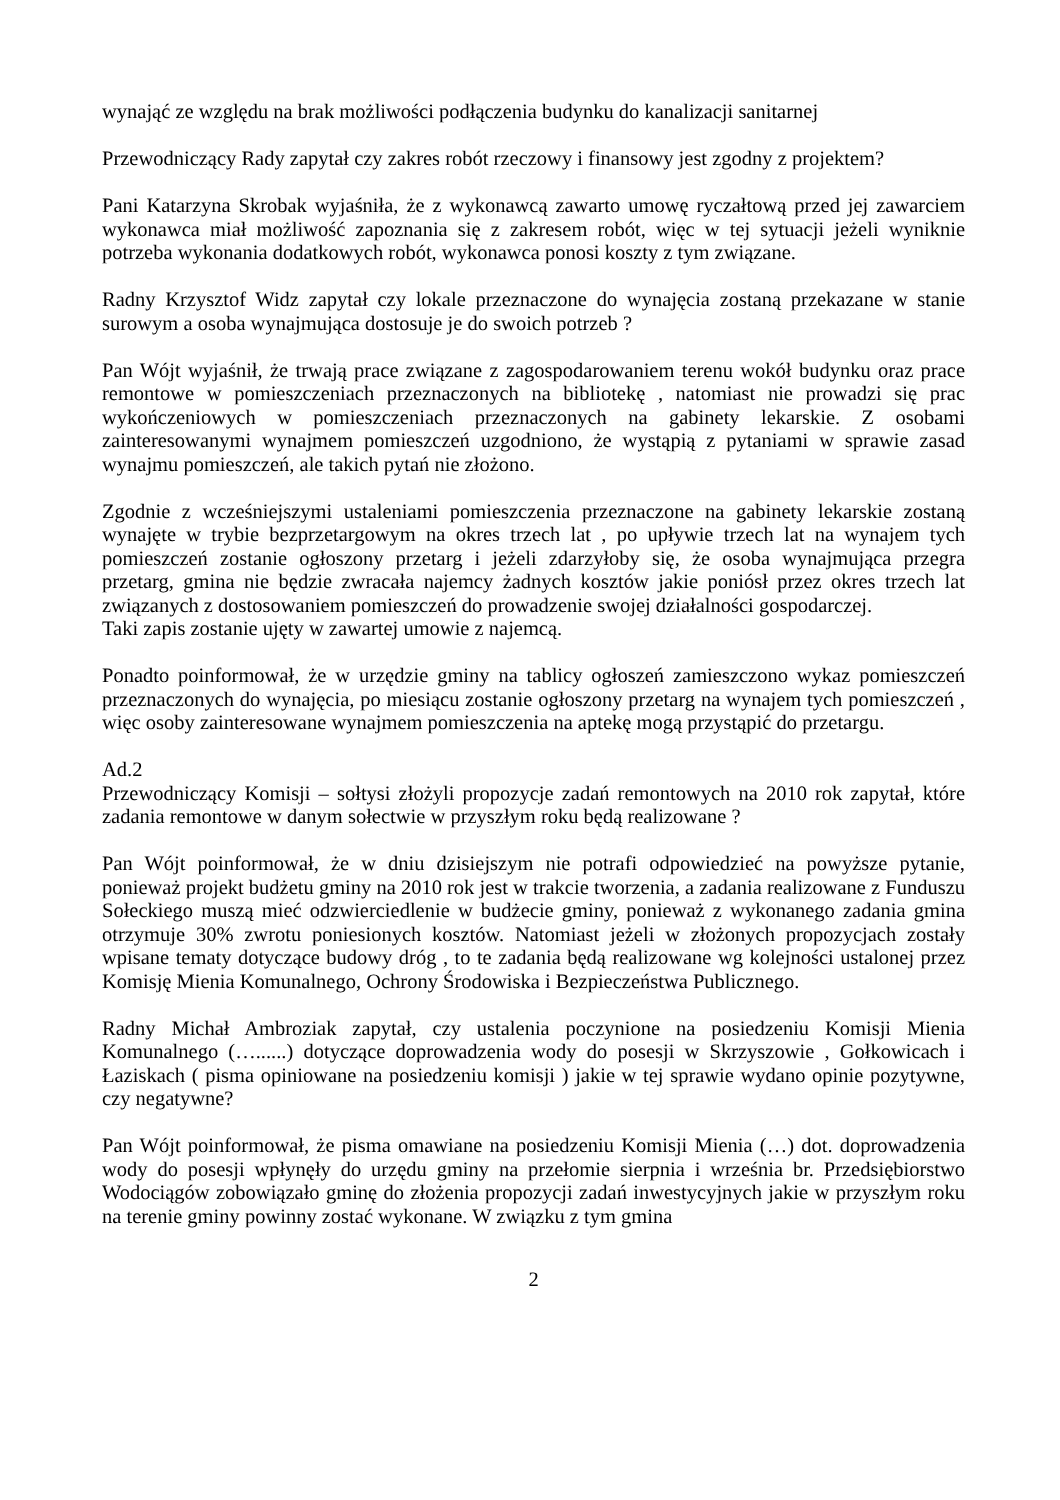wynająć ze względu na brak możliwości podłączenia budynku do kanalizacji sanitarnej
Przewodniczący Rady zapytał czy zakres robót rzeczowy i finansowy jest zgodny z projektem?
Pani Katarzyna Skrobak wyjaśniła, że z wykonawcą zawarto umowę ryczałtową przed jej zawarciem wykonawca miał możliwość zapoznania się z zakresem robót, więc w tej sytuacji jeżeli wyniknie potrzeba wykonania dodatkowych robót, wykonawca ponosi koszty z tym związane.
Radny Krzysztof Widz zapytał czy lokale przeznaczone do wynajęcia zostaną przekazane w stanie surowym a osoba wynajmująca dostosuje je do swoich potrzeb ?
Pan Wójt wyjaśnił, że trwają prace związane z zagospodarowaniem terenu wokół budynku oraz prace remontowe w pomieszczeniach przeznaczonych na bibliotekę , natomiast nie prowadzi się prac wykończeniowych w pomieszczeniach przeznaczonych na gabinety lekarskie. Z osobami zainteresowanymi wynajmem pomieszczeń uzgodniono, że wystąpią z pytaniami w sprawie zasad wynajmu pomieszczeń, ale takich pytań nie złożono.
Zgodnie z wcześniejszymi ustaleniami pomieszczenia przeznaczone na gabinety lekarskie zostaną wynajęte w trybie bezprzetargowym na okres trzech lat , po upływie trzech lat na wynajem tych pomieszczeń zostanie ogłoszony przetarg i jeżeli zdarzyłoby się, że osoba wynajmująca przegra przetarg, gmina nie będzie zwracała najemcy żadnych kosztów jakie poniósł przez okres trzech lat związanych z dostosowaniem pomieszczeń do prowadzenie swojej działalności gospodarczej.
Taki zapis zostanie ujęty w zawartej umowie z najemcą.
Ponadto poinformował, że w urzędzie gminy na tablicy ogłoszeń zamieszczono wykaz pomieszczeń przeznaczonych do wynajęcia, po miesiącu zostanie ogłoszony przetarg na wynajem tych pomieszczeń , więc osoby zainteresowane wynajmem pomieszczenia na aptekę mogą przystąpić do przetargu.
Ad.2
Przewodniczący Komisji – sołtysi złożyli propozycje zadań remontowych na 2010 rok zapytał, które zadania remontowe w danym sołectwie w przyszłym roku będą realizowane ?
Pan Wójt poinformował, że w dniu dzisiejszym nie potrafi odpowiedzieć na powyższe pytanie, ponieważ projekt budżetu gminy na 2010 rok jest w trakcie tworzenia, a zadania realizowane z Funduszu Sołeckiego muszą mieć odzwierciedlenie w budżecie gminy, ponieważ z wykonanego zadania gmina otrzymuje 30% zwrotu poniesionych kosztów. Natomiast jeżeli w złożonych propozycjach zostały wpisane tematy dotyczące budowy dróg , to te zadania będą realizowane wg kolejności ustalonej przez Komisję Mienia Komunalnego, Ochrony Środowiska i Bezpieczeństwa Publicznego.
Radny Michał Ambroziak zapytał, czy ustalenia poczynione na posiedzeniu Komisji Mienia Komunalnego (…......) dotyczące doprowadzenia wody do posesji w Skrzyszowie , Gołkowicach i Łaziskach ( pisma opiniowane na posiedzeniu komisji ) jakie w tej sprawie wydano opinie pozytywne, czy negatywne?
Pan Wójt poinformował, że pisma omawiane na posiedzeniu Komisji Mienia (…) dot. doprowadzenia wody do posesji wpłynęły do urzędu gminy na przełomie sierpnia i września br. Przedsiębiorstwo Wodociągów zobowiązało gminę do złożenia propozycji zadań inwestycyjnych jakie w przyszłym roku na terenie gminy powinny zostać wykonane. W związku z tym gmina
2